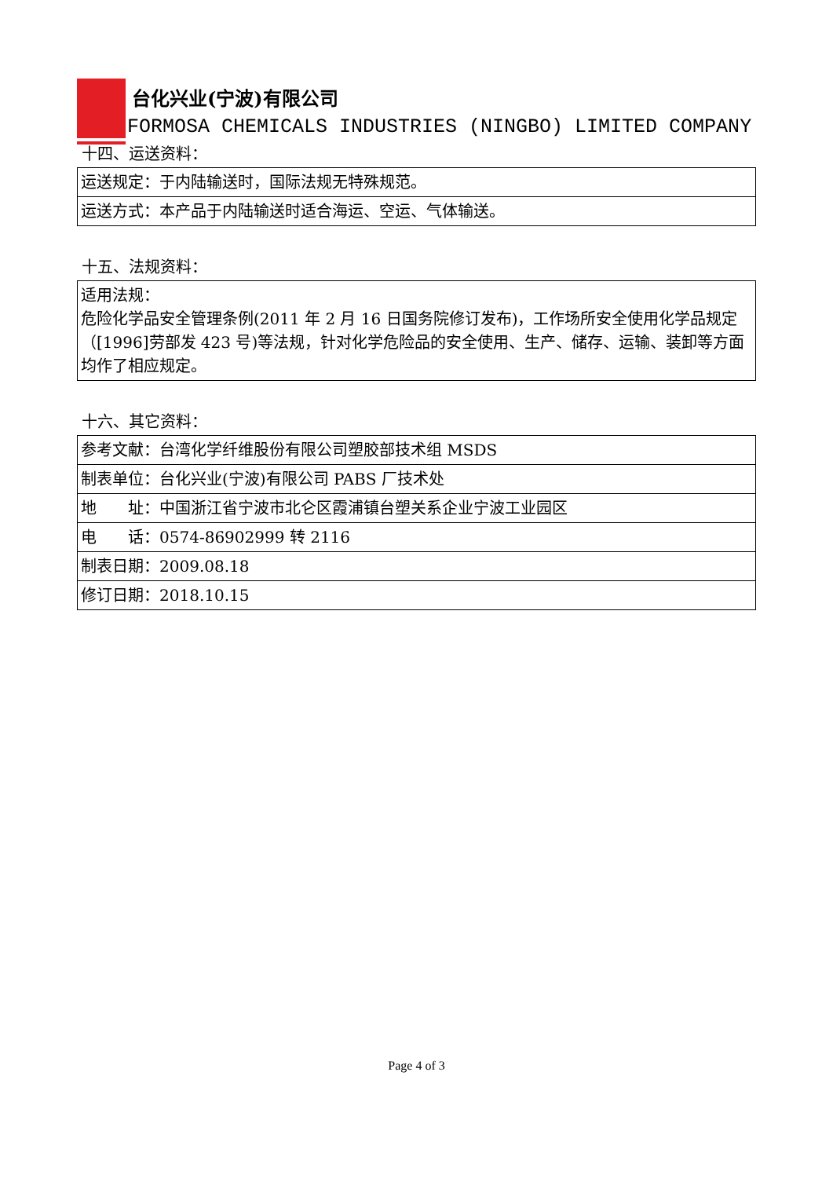台化兴业(宁波)有限公司
FORMOSA CHEMICALS INDUSTRIES (NINGBO) LIMITED COMPANY
十四、运送资料：
| 运送规定：于内陆输送时，国际法规无特殊规范。 |
| 运送方式：本产品于内陆输送时适合海运、空运、气体输送。 |
十五、法规资料：
| 适用法规： 危险化学品安全管理条例(2011 年 2 月 16 日国务院修订发布)，工作场所安全使用化学品规定（[1996]劳部发 423 号)等法规，针对化学危险品的安全使用、生产、储存、运输、装卸等方面均作了相应规定。 |
十六、其它资料：
| 参考文献：台湾化学纤维股份有限公司塑胶部技术组 MSDS |
| 制表单位：台化兴业(宁波)有限公司 PABS 厂技术处 |
| 地 址：中国浙江省宁波市北仑区霞浦镇台塑关系企业宁波工业园区 |
| 电 话：0574-86902999 转 2116 |
| 制表日期：2009.08.18 |
| 修订日期：2018.10.15 |
Page 4 of 3